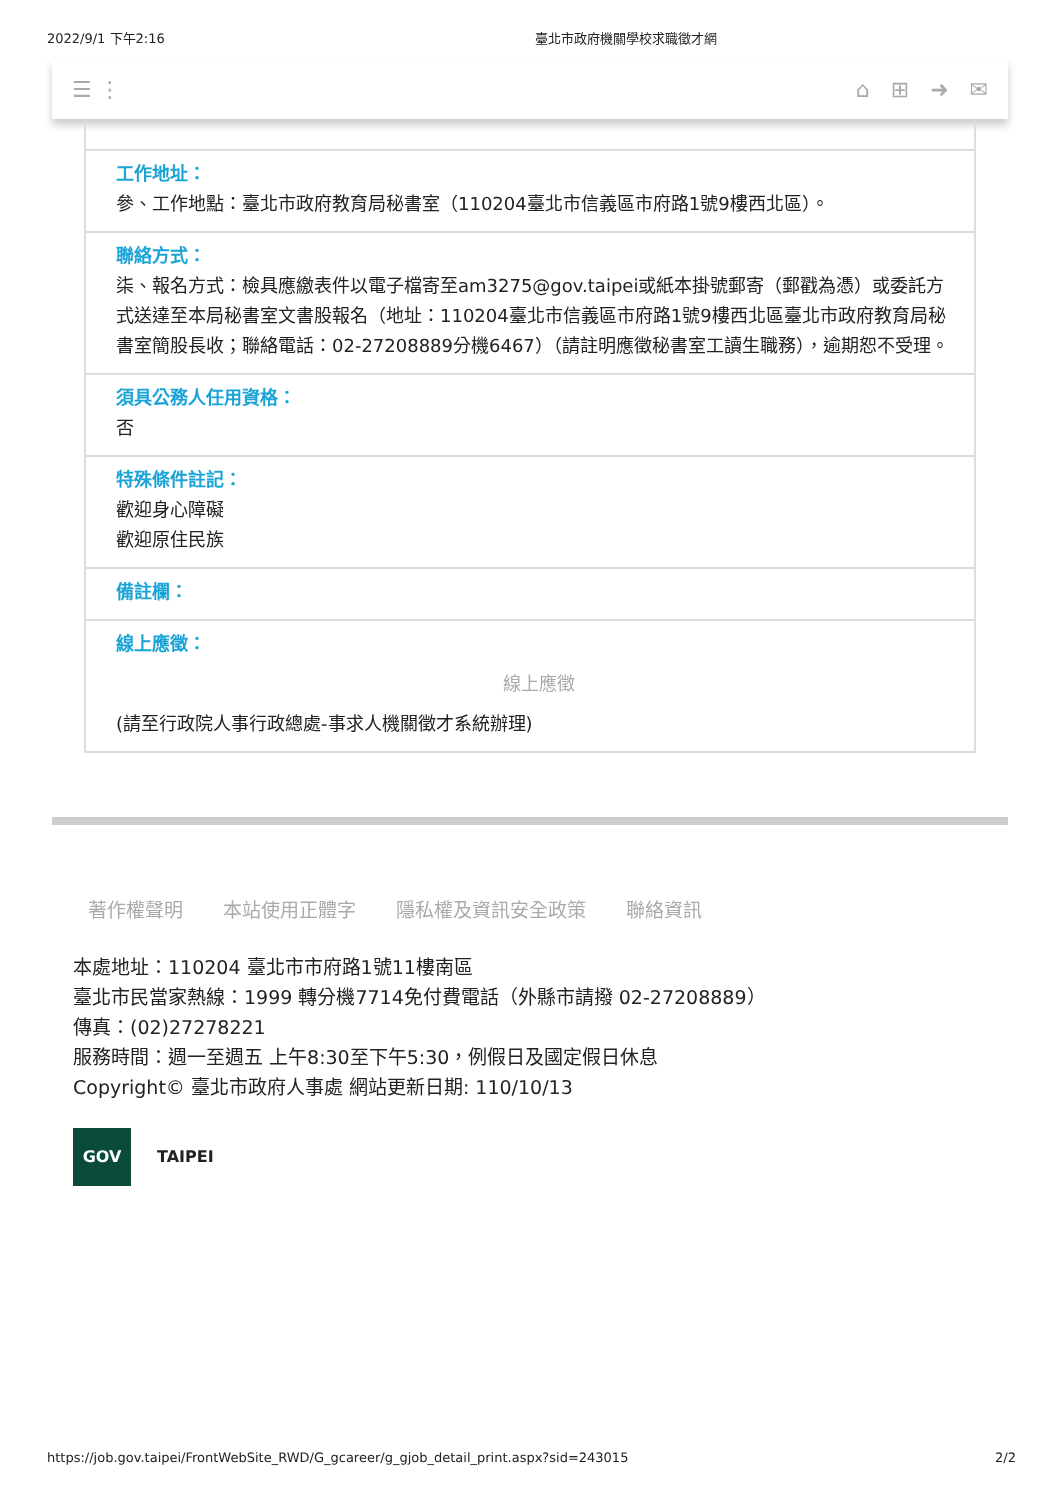2022/9/1 下午2:16 臺北市政府機關學校求職徵才網
☰ ⋮ ⌂ ⊞ ➜ ✉
工作地址：
參、工作地點：臺北市政府教育局秘書室（110204臺北市信義區市府路1號9樓西北區）。
聯絡方式：
柒、報名方式：檢具應繳表件以電子檔寄至am3275@gov.taipei或紙本掛號郵寄（郵戳為憑）或委託方式送達至本局秘書室文書股報名（地址：110204臺北市信義區市府路1號9樓西北區臺北市政府教育局秘書室簡股長收；聯絡電話：02-27208889分機6467）（請註明應徵秘書室工讀生職務），逾期恕不受理。
須具公務人任用資格：
否
特殊條件註記：
歡迎身心障礙
歡迎原住民族
備註欄：
線上應徵：
線上應徵
(請至行政院人事行政總處-事求人機關徵才系統辦理)
著作權聲明 本站使用正體字 隱私權及資訊安全政策 聯絡資訊
本處地址：110204 臺北市市府路1號11樓南區
臺北市民當家熱線：1999 轉分機7714免付費電話（外縣市請撥 02-27208889）
傳真：(02)27278221
服務時間：週一至週五 上午8:30至下午5:30，例假日及國定假日休息
Copyright© 臺北市政府人事處 網站更新日期: 110/10/13
GOV
TAIPEI
https://job.gov.taipei/FrontWebSite_RWD/G_gcareer/g_gjob_detail_print.aspx?sid=243015 2/2